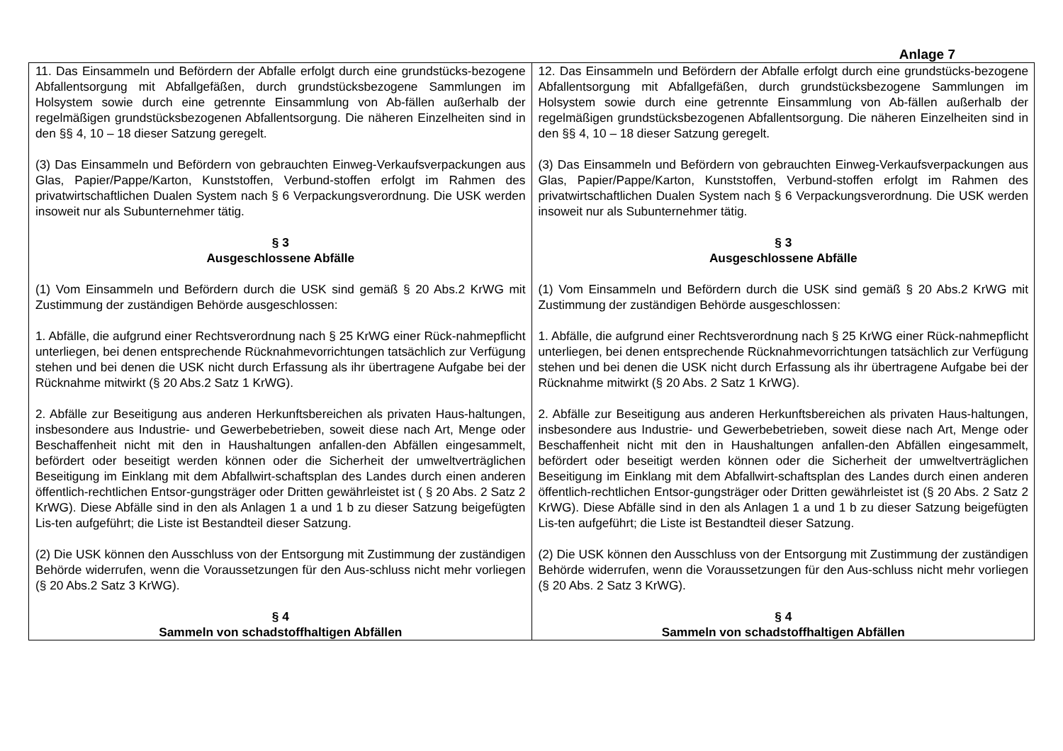Anlage 7
| 11. Das Einsammeln und Befördern der Abfalle erfolgt durch eine grundstücks-bezogene Abfallentsorgung mit Abfallgefäßen, durch grundstücksbezogene Sammlungen im Holsystem sowie durch eine getrennte Einsammlung von Ab-fällen außerhalb der regelmäßigen grundstücksbezogenen Abfallentsorgung. Die näheren Einzelheiten sind in den §§ 4, 10 – 18 dieser Satzung geregelt. (3) Das Einsammeln und Befördern von gebrauchten Einweg-Verkaufsverpackungen aus Glas, Papier/Pappe/Karton, Kunststoffen, Verbund-stoffen erfolgt im Rahmen des privatwirtschaftlichen Dualen System nach § 6 Verpackungsverordnung. Die USK werden insoweit nur als Subunternehmer tätig. § 3 Ausgeschlossene Abfälle (1) Vom Einsammeln und Befördern durch die USK sind gemäß § 20 Abs.2 KrWG mit Zustimmung der zuständigen Behörde ausgeschlossen: 1. Abfälle, die aufgrund einer Rechtsverordnung nach § 25 KrWG einer Rück-nahmepflicht unterliegen, bei denen entsprechende Rücknahmevorrichtungen tatsächlich zur Verfügung stehen und bei denen die USK nicht durch Erfassung als ihr übertragene Aufgabe bei der Rücknahme mitwirkt (§ 20 Abs.2 Satz 1 KrWG). 2. Abfälle zur Beseitigung aus anderen Herkunftsbereichen als privaten Haus-haltungen, insbesondere aus Industrie- und Gewerbebetrieben, soweit diese nach Art, Menge oder Beschaffenheit nicht mit den in Haushaltungen anfallen-den Abfällen eingesammelt, befördert oder beseitigt werden können oder die Sicherheit der umweltverträglichen Beseitigung im Einklang mit dem Abfallwirt-schaftsplan des Landes durch einen anderen öffentlich-rechtlichen Entsor-gungsträger oder Dritten gewährleistet ist ( § 20 Abs. 2 Satz 2 KrWG). Diese Abfälle sind in den als Anlagen 1 a und 1 b zu dieser Satzung beigefügten Lis-ten aufgeführt; die Liste ist Bestandteil dieser Satzung. (2) Die USK können den Ausschluss von der Entsorgung mit Zustimmung der zuständigen Behörde widerrufen, wenn die Voraussetzungen für den Aus-schluss nicht mehr vorliegen (§ 20 Abs.2 Satz 3 KrWG). § 4 Sammeln von schadstoffhaltigen Abfällen | 12. Das Einsammeln und Befördern der Abfalle erfolgt durch eine grundstücks-bezogene Abfallentsorgung mit Abfallgefäßen, durch grundstücksbezogene Sammlungen im Holsystem sowie durch eine getrennte Einsammlung von Ab-fällen außerhalb der regelmäßigen grundstücksbezogenen Abfallentsorgung. Die näheren Einzelheiten sind in den §§ 4, 10 – 18 dieser Satzung geregelt. (3) Das Einsammeln und Befördern von gebrauchten Einweg-Verkaufsverpackungen aus Glas, Papier/Pappe/Karton, Kunststoffen, Verbund-stoffen erfolgt im Rahmen des privatwirtschaftlichen Dualen System nach § 6 Verpackungsverordnung. Die USK werden insoweit nur als Subunternehmer tätig. § 3 Ausgeschlossene Abfälle (1) Vom Einsammeln und Befördern durch die USK sind gemäß § 20 Abs.2 KrWG mit Zustimmung der zuständigen Behörde ausgeschlossen: 1. Abfälle, die aufgrund einer Rechtsverordnung nach § 25 KrWG einer Rück-nahmepflicht unterliegen, bei denen entsprechende Rücknahmevorrichtungen tatsächlich zur Verfügung stehen und bei denen die USK nicht durch Erfassung als ihr übertragene Aufgabe bei der Rücknahme mitwirkt (§ 20 Abs. 2 Satz 1 KrWG). 2. Abfälle zur Beseitigung aus anderen Herkunftsbereichen als privaten Haus-haltungen, insbesondere aus Industrie- und Gewerbebetrieben, soweit diese nach Art, Menge oder Beschaffenheit nicht mit den in Haushaltungen anfallen-den Abfällen eingesammelt, befördert oder beseitigt werden können oder die Sicherheit der umweltverträglichen Beseitigung im Einklang mit dem Abfallwirt-schaftsplan des Landes durch einen anderen öffentlich-rechtlichen Entsor-gungsträger oder Dritten gewährleistet ist (§ 20 Abs. 2 Satz 2 KrWG). Diese Abfälle sind in den als Anlagen 1 a und 1 b zu dieser Satzung beigefügten Lis-ten aufgeführt; die Liste ist Bestandteil dieser Satzung. (2) Die USK können den Ausschluss von der Entsorgung mit Zustimmung der zuständigen Behörde widerrufen, wenn die Voraussetzungen für den Aus-schluss nicht mehr vorliegen (§ 20 Abs. 2 Satz 3 KrWG). § 4 Sammeln von schadstoffhaltigen Abfällen |